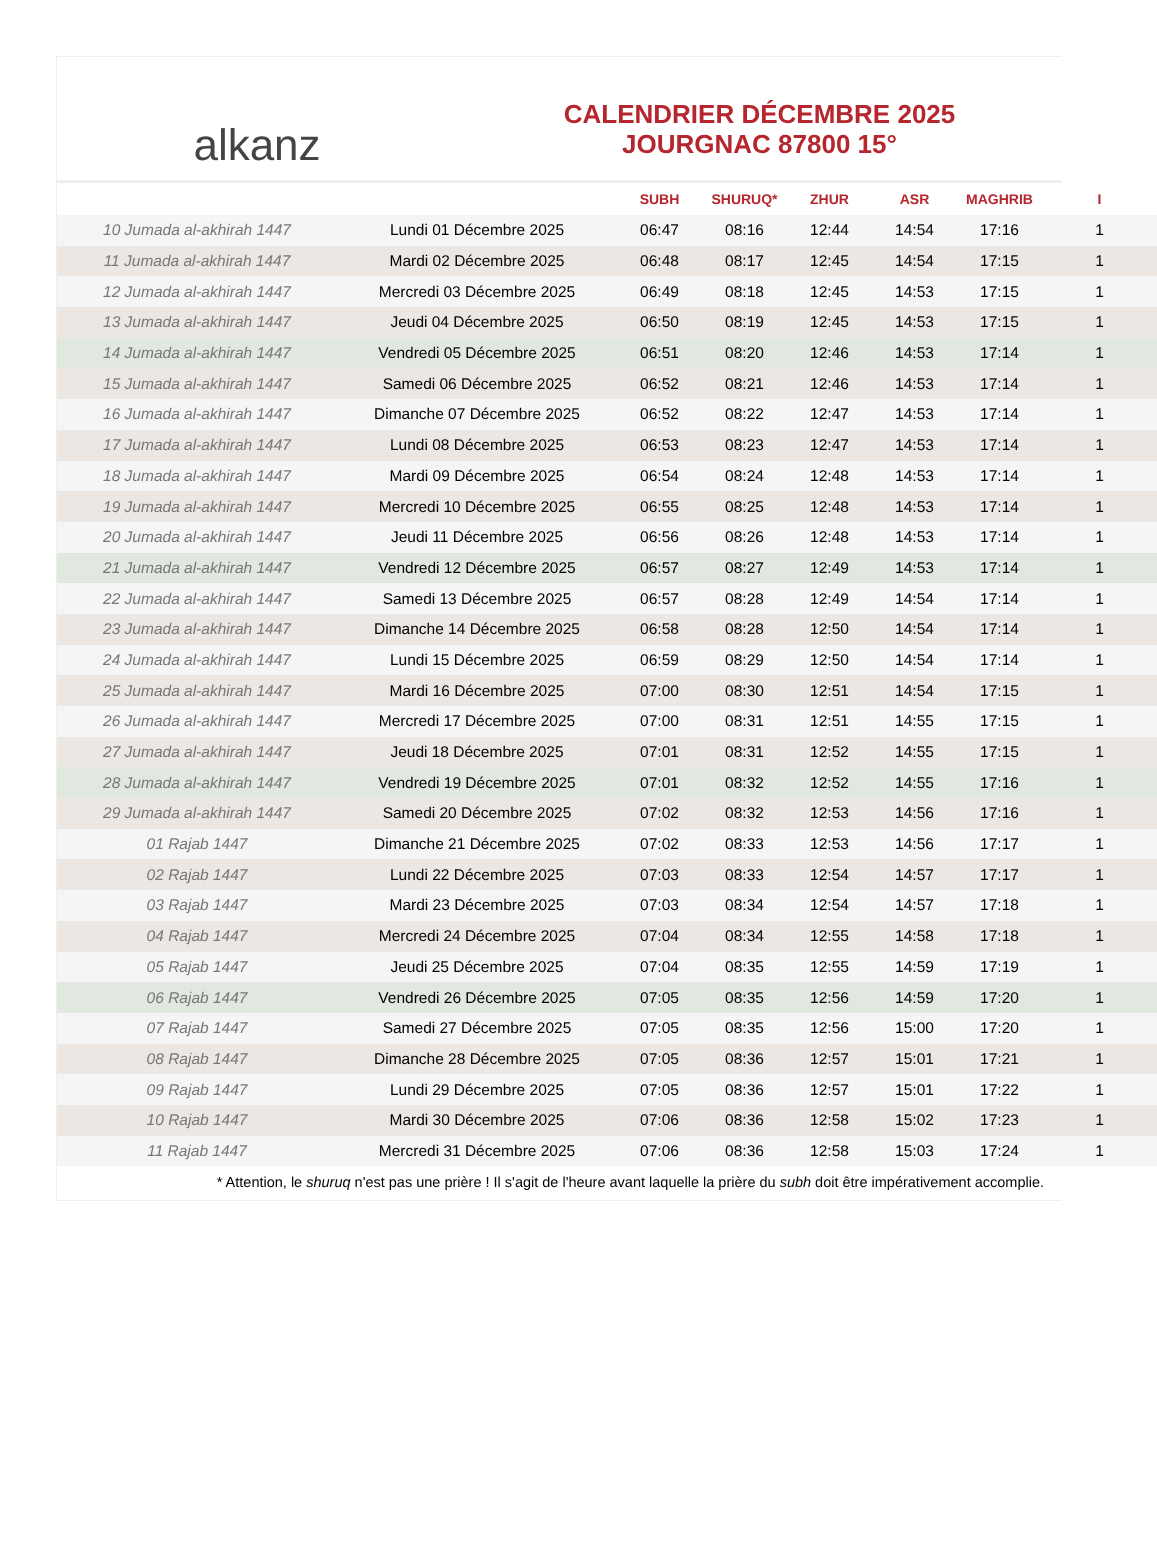alkanz
CALENDRIER DÉCEMBRE 2025
JOURGNAC 87800 15°
| | | SUBH | SHURUQ* | ZHUR | ASR | MAGHRIB | I |
| --- | --- | --- | --- | --- | --- | --- | --- |
| 10 Jumada al-akhirah 1447 | Lundi 01 Décembre 2025 | 06:47 | 08:16 | 12:44 | 14:54 | 17:16 | 1 |
| 11 Jumada al-akhirah 1447 | Mardi 02 Décembre 2025 | 06:48 | 08:17 | 12:45 | 14:54 | 17:15 | 1 |
| 12 Jumada al-akhirah 1447 | Mercredi 03 Décembre 2025 | 06:49 | 08:18 | 12:45 | 14:53 | 17:15 | 1 |
| 13 Jumada al-akhirah 1447 | Jeudi 04 Décembre 2025 | 06:50 | 08:19 | 12:45 | 14:53 | 17:15 | 1 |
| 14 Jumada al-akhirah 1447 | Vendredi 05 Décembre 2025 | 06:51 | 08:20 | 12:46 | 14:53 | 17:14 | 1 |
| 15 Jumada al-akhirah 1447 | Samedi 06 Décembre 2025 | 06:52 | 08:21 | 12:46 | 14:53 | 17:14 | 1 |
| 16 Jumada al-akhirah 1447 | Dimanche 07 Décembre 2025 | 06:52 | 08:22 | 12:47 | 14:53 | 17:14 | 1 |
| 17 Jumada al-akhirah 1447 | Lundi 08 Décembre 2025 | 06:53 | 08:23 | 12:47 | 14:53 | 17:14 | 1 |
| 18 Jumada al-akhirah 1447 | Mardi 09 Décembre 2025 | 06:54 | 08:24 | 12:48 | 14:53 | 17:14 | 1 |
| 19 Jumada al-akhirah 1447 | Mercredi 10 Décembre 2025 | 06:55 | 08:25 | 12:48 | 14:53 | 17:14 | 1 |
| 20 Jumada al-akhirah 1447 | Jeudi 11 Décembre 2025 | 06:56 | 08:26 | 12:48 | 14:53 | 17:14 | 1 |
| 21 Jumada al-akhirah 1447 | Vendredi 12 Décembre 2025 | 06:57 | 08:27 | 12:49 | 14:53 | 17:14 | 1 |
| 22 Jumada al-akhirah 1447 | Samedi 13 Décembre 2025 | 06:57 | 08:28 | 12:49 | 14:54 | 17:14 | 1 |
| 23 Jumada al-akhirah 1447 | Dimanche 14 Décembre 2025 | 06:58 | 08:28 | 12:50 | 14:54 | 17:14 | 1 |
| 24 Jumada al-akhirah 1447 | Lundi 15 Décembre 2025 | 06:59 | 08:29 | 12:50 | 14:54 | 17:14 | 1 |
| 25 Jumada al-akhirah 1447 | Mardi 16 Décembre 2025 | 07:00 | 08:30 | 12:51 | 14:54 | 17:15 | 1 |
| 26 Jumada al-akhirah 1447 | Mercredi 17 Décembre 2025 | 07:00 | 08:31 | 12:51 | 14:55 | 17:15 | 1 |
| 27 Jumada al-akhirah 1447 | Jeudi 18 Décembre 2025 | 07:01 | 08:31 | 12:52 | 14:55 | 17:15 | 1 |
| 28 Jumada al-akhirah 1447 | Vendredi 19 Décembre 2025 | 07:01 | 08:32 | 12:52 | 14:55 | 17:16 | 1 |
| 29 Jumada al-akhirah 1447 | Samedi 20 Décembre 2025 | 07:02 | 08:32 | 12:53 | 14:56 | 17:16 | 1 |
| 01 Rajab 1447 | Dimanche 21 Décembre 2025 | 07:02 | 08:33 | 12:53 | 14:56 | 17:17 | 1 |
| 02 Rajab 1447 | Lundi 22 Décembre 2025 | 07:03 | 08:33 | 12:54 | 14:57 | 17:17 | 1 |
| 03 Rajab 1447 | Mardi 23 Décembre 2025 | 07:03 | 08:34 | 12:54 | 14:57 | 17:18 | 1 |
| 04 Rajab 1447 | Mercredi 24 Décembre 2025 | 07:04 | 08:34 | 12:55 | 14:58 | 17:18 | 1 |
| 05 Rajab 1447 | Jeudi 25 Décembre 2025 | 07:04 | 08:35 | 12:55 | 14:59 | 17:19 | 1 |
| 06 Rajab 1447 | Vendredi 26 Décembre 2025 | 07:05 | 08:35 | 12:56 | 14:59 | 17:20 | 1 |
| 07 Rajab 1447 | Samedi 27 Décembre 2025 | 07:05 | 08:35 | 12:56 | 15:00 | 17:20 | 1 |
| 08 Rajab 1447 | Dimanche 28 Décembre 2025 | 07:05 | 08:36 | 12:57 | 15:01 | 17:21 | 1 |
| 09 Rajab 1447 | Lundi 29 Décembre 2025 | 07:05 | 08:36 | 12:57 | 15:01 | 17:22 | 1 |
| 10 Rajab 1447 | Mardi 30 Décembre 2025 | 07:06 | 08:36 | 12:58 | 15:02 | 17:23 | 1 |
| 11 Rajab 1447 | Mercredi 31 Décembre 2025 | 07:06 | 08:36 | 12:58 | 15:03 | 17:24 | 1 |
* Attention, le shuruq n'est pas une prière ! Il s'agit de l'heure avant laquelle la prière du subh doit être impérativement accomplie.